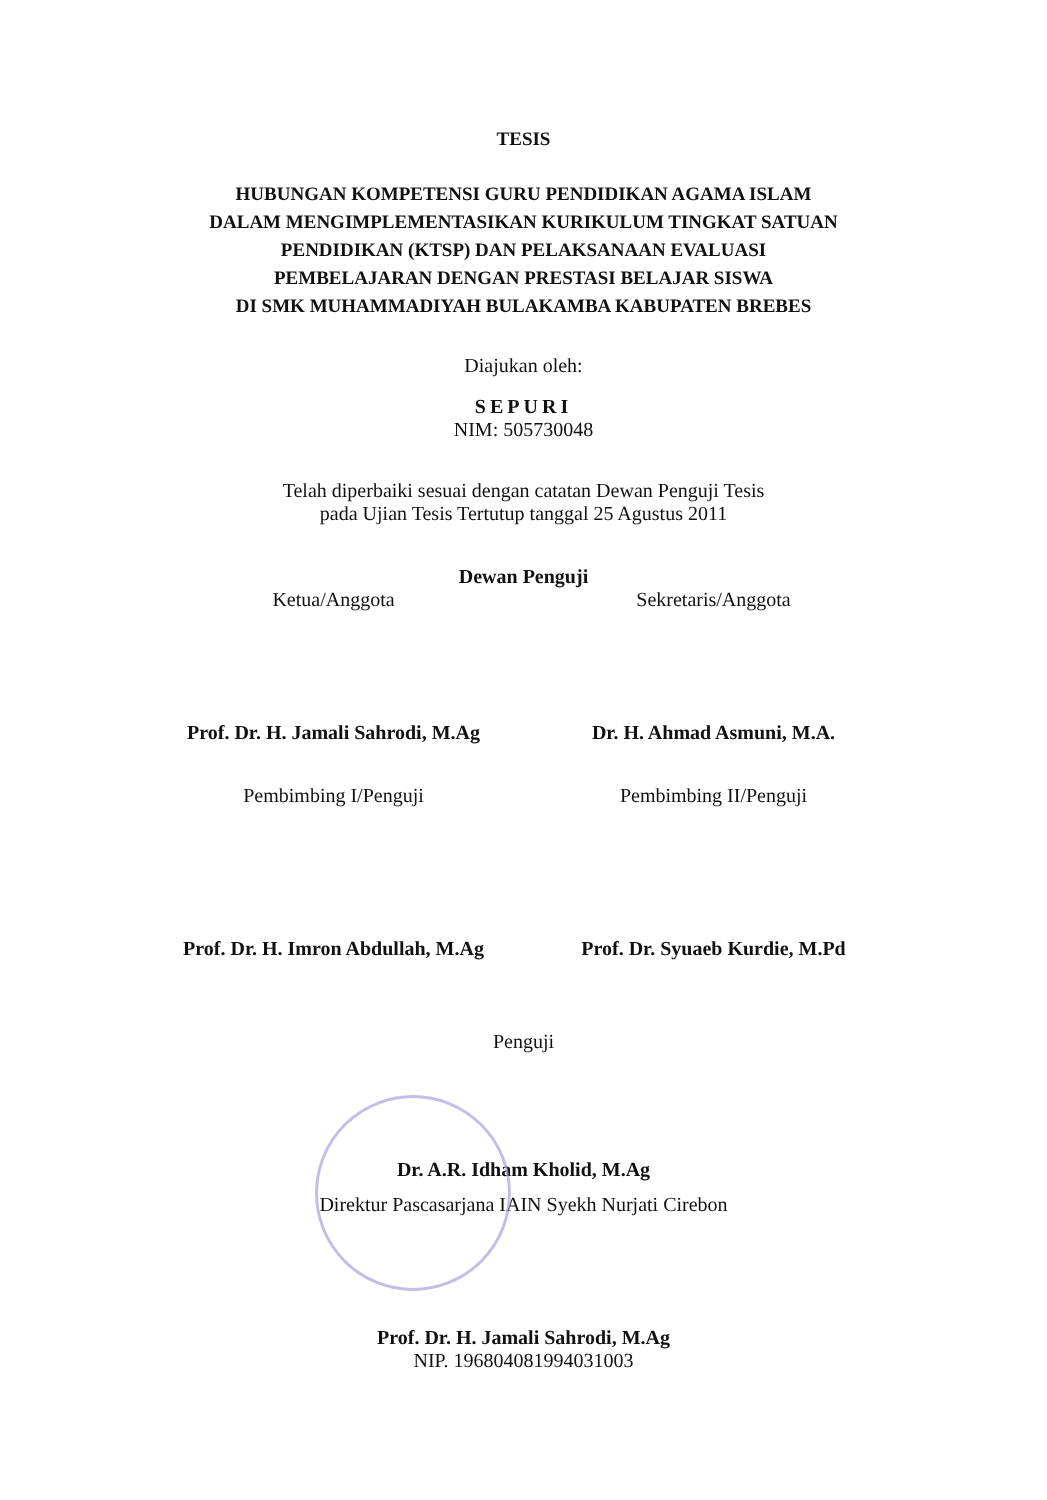TESIS
HUBUNGAN KOMPETENSI GURU PENDIDIKAN AGAMA ISLAM
DALAM MENGIMPLEMENTASIKAN KURIKULUM TINGKAT SATUAN
PENDIDIKAN (KTSP) DAN PELAKSANAAN EVALUASI
PEMBELAJARAN DENGAN PRESTASI BELAJAR SISWA
DI SMK MUHAMMADIYAH BULAKAMBA KABUPATEN BREBES
Diajukan oleh:
SEPURI
NIM: 505730048
Telah diperbaiki sesuai dengan catatan Dewan Penguji Tesis
pada Ujian Tesis Tertutup tanggal 25 Agustus 2011
Dewan Penguji
Ketua/Anggota Sekretaris/Anggota
Prof. Dr. H. Jamali Sahrodi, M.Ag
Dr. H. Ahmad Asmuni, M.A.
Pembimbing I/Penguji Pembimbing II/Penguji
Prof. Dr. H. Imron Abdullah, M.Ag
Prof. Dr. Syuaeb Kurdie, M.Pd
Penguji
Dr. A.R. Idham Kholid, M.Ag
Direktur Pascasarjana IAIN Syekh Nurjati Cirebon
Prof. Dr. H. Jamali Sahrodi, M.Ag
NIP. 196804081994031003